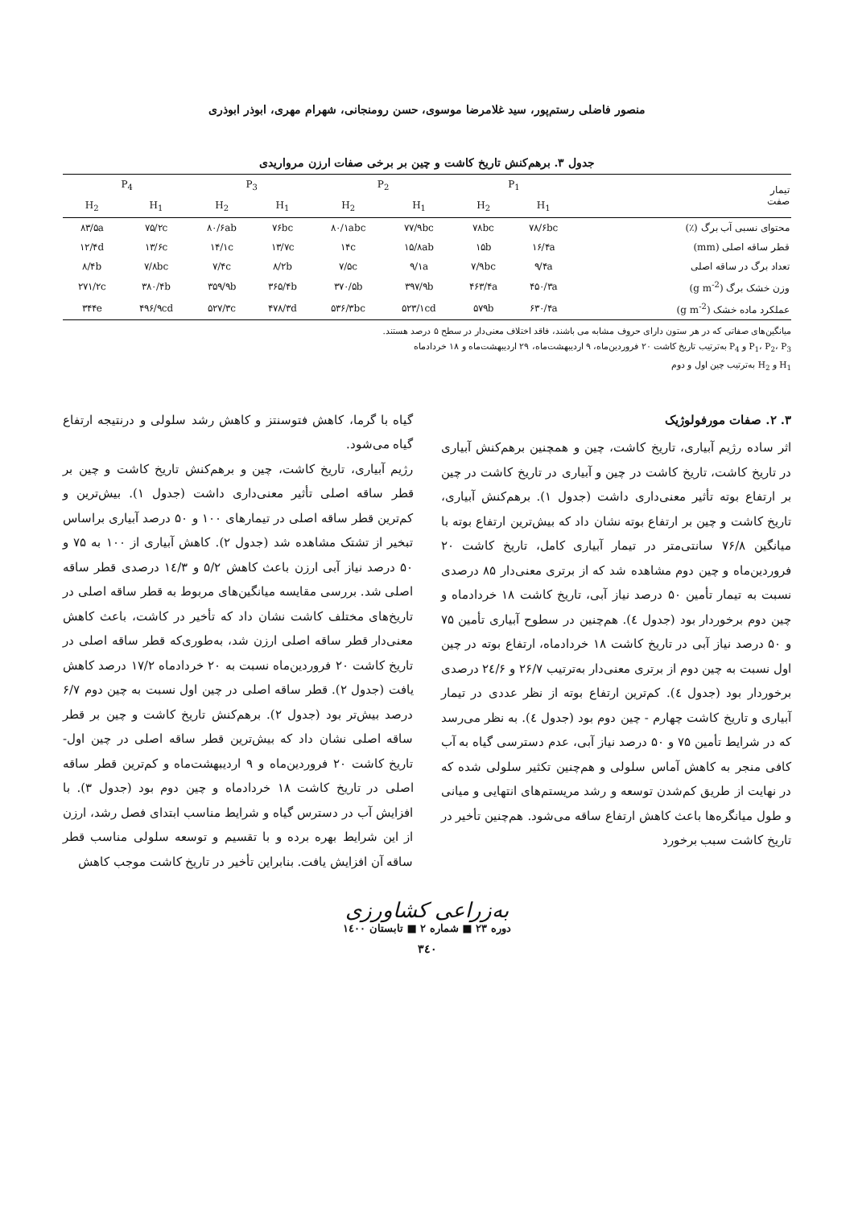منصور فاضلی رستم‌پور، سید غلامرضا موسوی، حسن رومنجانی، شهرام مهری، ابوذر ابوذری
جدول ۳. برهم‌کنش تاریخ کاشت و چین بر برخی صفات ارزن مرواریدی
| تیمار صفت | P<sub>1</sub> | | P<sub>2</sub> | | P<sub>3</sub> | | P<sub>4</sub> | |
| --- | --- | --- | --- | --- | --- | --- | --- | --- |
| | H<sub>1</sub> | H<sub>2</sub> | H<sub>1</sub> | H<sub>2</sub> | H<sub>1</sub> | H<sub>2</sub> | H<sub>1</sub> | H<sub>2</sub> |
| محتوای نسبی آب برگ (٪) | ۷۸/۶bc | ۷۸bc | ۷۷/۹bc | ۸۰/۱abc | ۷۶bc | ۸۰/۶ab | ۷۵/۲c | ۸۳/۵a |
| قطر ساقه اصلی (mm) | ۱۶/۴a | ۱۵b | ۱۵/۸ab | ۱۴c | ۱۳/۷c | ۱۴/۱c | ۱۳/۶c | ۱۲/۴d |
| تعداد برگ در ساقه اصلی | ۹/۴a | ۷/۹bc | ۹/۱a | ۷/۵c | ۸/۲b | ۷/۴c | ۷/۸bc | ۸/۴b |
| وزن خشک برگ (g m<sup>-2</sup>) | ۴۵۰/۳a | ۴۶۳/۴a | ۳۹۷/۹b | ۳۷۰/۵b | ۳۶۵/۴b | ۳۵۹/۹b | ۳۸۰/۴b | ۲۷۱/۲c |
| عملکرد ماده خشک (g m<sup>-2</sup>) | ۶۳۰/۴a | ۵۷۹b | ۵۲۳/۱cd | ۵۳۶/۳bc | ۴۷۸/۳d | ۵۲۷/۳c | ۴۹۶/۹cd | ۳۴۴e |
میانگین‌های صفاتی که در هر ستون دارای حروف مشابه می باشند، فاقد اختلاف معنی‌دار در سطح ۵ درصد هستند.
P<sub>1</sub>، P<sub>2</sub>، P<sub>3</sub> و P<sub>4</sub> به‌ترتیب تاریخ کاشت ۲۰ فروردین‌ماه، ۹ اردیبهشت‌ماه، ۲۹ اردیبهشت‌ماه و ۱۸ خردادماه
H<sub>1</sub> و H<sub>2</sub> به‌ترتیب چین اول و دوم
۳. ۲. صفات مورفولوژیک
اثر ساده رژیم آبیاری، تاریخ کاشت، چین و همچنین برهم‌کنش آبیاری در تاریخ کاشت، تاریخ کاشت در چین و آبیاری در تاریخ کاشت در چین بر ارتفاع بوته تأثیر معنی‌داری داشت (جدول ۱). برهم‌کنش آبیاری، تاریخ کاشت و چین بر ارتفاع بوته نشان داد که بیش‌ترین ارتفاع بوته با میانگین ۷۶/۸ سانتی‌متر در تیمار آبیاری کامل، تاریخ کاشت ۲۰ فروردین‌ماه و چین دوم مشاهده شد که از برتری معنی‌دار ۸۵ درصدی نسبت به تیمار تأمین ۵۰ درصد نیاز آبی، تاریخ کاشت ۱۸ خردادماه و چین دوم برخوردار بود (جدول ٤). هم‌چنین در سطوح آبیاری تأمین ۷۵ و ۵۰ درصد نیاز آبی در تاریخ کاشت ۱۸ خردادماه، ارتفاع بوته در چین اول نسبت به چین دوم از برتری معنی‌دار به‌ترتیب ۲۶/۷ و ۲٤/۶ درصدی برخوردار بود (جدول ٤). کم‌ترین ارتفاع بوته از نظر عددی در تیمار آبیاری و تاریخ کاشت چهارم - چین دوم بود (جدول ٤). به نظر می‌رسد که در شرایط تأمین ۷۵ و ۵۰ درصد نیاز آبی، عدم دسترسی گیاه به آب کافی منجر به کاهش آماس سلولی و هم‌چنین تکثیر سلولی شده که در نهایت از طریق کم‌شدن توسعه و رشد مریستم‌های انتهایی و میانی و طول میانگره‌ها باعث کاهش ارتفاع ساقه می‌شود. هم‌چنین تأخیر در تاریخ کاشت سبب برخورد
گیاه با گرما، کاهش فتوسنتز و کاهش رشد سلولی و درنتیجه ارتفاع گیاه می‌شود.
رژیم آبیاری، تاریخ کاشت، چین و برهم‌کنش تاریخ کاشت و چین بر قطر ساقه اصلی تأثیر معنی‌داری داشت (جدول ۱). بیش‌ترین و کم‌ترین قطر ساقه اصلی در تیمارهای ۱۰۰ و ۵۰ درصد آبیاری براساس تبخیر از تشتک مشاهده شد (جدول ۲). کاهش آبیاری از ۱۰۰ به ۷۵ و ۵۰ درصد نیاز آبی ارزن باعث کاهش ۵/۲ و ۱٤/۳ درصدی قطر ساقه اصلی شد. بررسی مقایسه میانگین‌های مربوط به قطر ساقه اصلی در تاریخ‌های مختلف کاشت نشان داد که تأخیر در کاشت، باعث کاهش معنی‌دار قطر ساقه اصلی ارزن شد، به‌طوری‌که قطر ساقه اصلی در تاریخ کاشت ۲۰ فروردین‌ماه نسبت به ۲۰ خردادماه ۱۷/۲ درصد کاهش یافت (جدول ۲). قطر ساقه اصلی در چین اول نسبت به چین دوم ۶/۷ درصد بیش‌تر بود (جدول ۲). برهم‌کنش تاریخ کاشت و چین بر قطر ساقه اصلی نشان داد که بیش‌ترین قطر ساقه اصلی در چین اول- تاریخ کاشت ۲۰ فروردین‌ماه و ۹ اردیبهشت‌ماه و کم‌ترین قطر ساقه اصلی در تاریخ کاشت ۱۸ خردادماه و چین دوم بود (جدول ۳). با افزایش آب در دسترس گیاه و شرایط مناسب ابتدای فصل رشد، ارزن از این شرایط بهره برده و با تقسیم و توسعه سلولی مناسب قطر ساقه آن افزایش یافت. بنابراین تأخیر در تاریخ کاشت موجب کاهش
به‌زراعی کشاورزی
دوره ۲۳ ■ شماره ۲ ■ تابستان ۱٤۰۰
۳٤۰